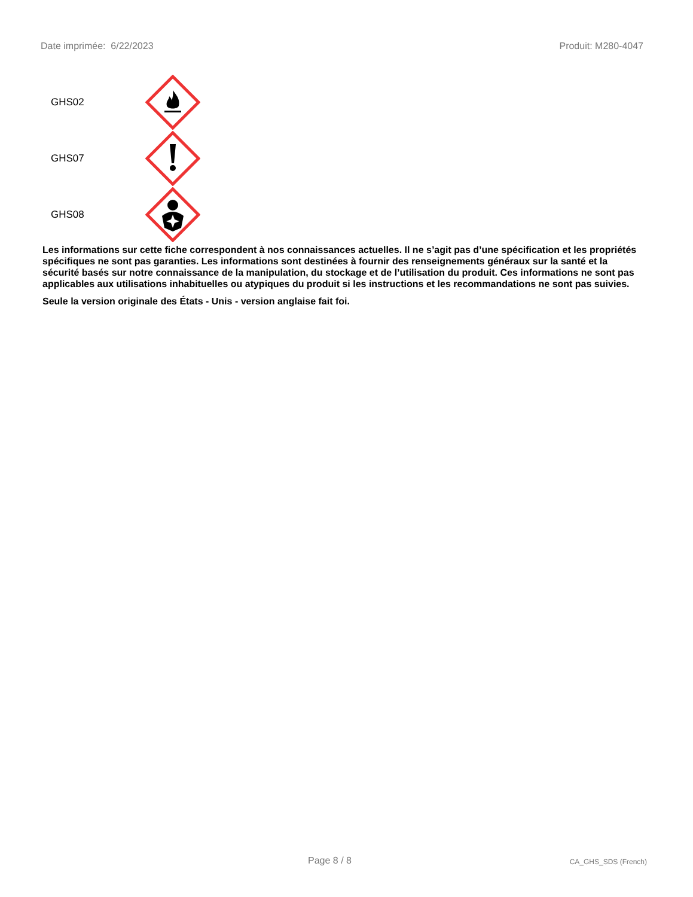Date imprimée: 6/22/2023 Produit: M280-4047
GHS02
GHS07
GHS08
Les informations sur cette fiche correspondent à nos connaissances actuelles. Il ne s’agit pas d’une spécification et les propriétés spécifiques ne sont pas garanties. Les informations sont destinées à fournir des renseignements généraux sur la santé et la sécurité basés sur notre connaissance de la manipulation, du stockage et de l’utilisation du produit. Ces informations ne sont pas applicables aux utilisations inhabituelles ou atypiques du produit si les instructions et les recommandations ne sont pas suivies.
Seule la version originale des États - Unis - version anglaise fait foi.
Page 8 / 8 CA_GHS_SDS (French)